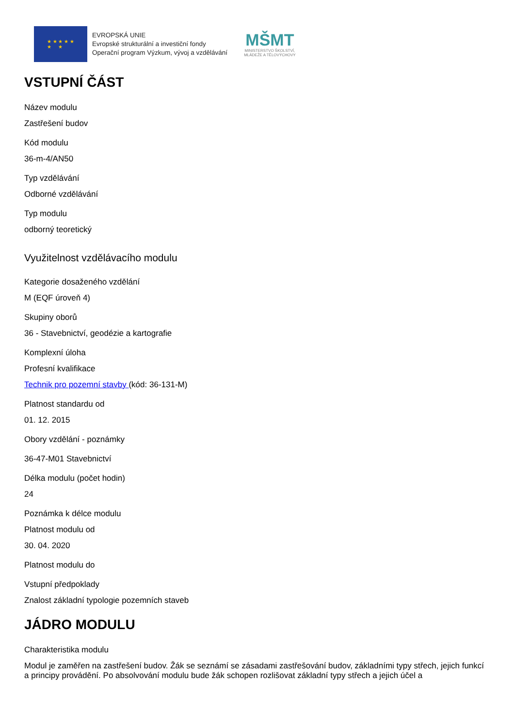★ ★ ★ ★ ★
★ ★
EVROPSKÁ UNIE
Evropské strukturální a investiční fondy
Operační program Výzkum, vývoj a vzdělávání
MŠMT
MINISTERSTVO ŠKOLSTVÍ,
MLÁDEŽE A TĚLOVÝCHOVY
VSTUPNÍ ČÁST
Název modulu
Zastřešení budov
Kód modulu
36-m-4/AN50
Typ vzdělávání
Odborné vzdělávání
Typ modulu
odborný teoretický
Využitelnost vzdělávacího modulu
Kategorie dosaženého vzdělání
M (EQF úroveň 4)
Skupiny oborů
36 - Stavebnictví, geodézie a kartografie
Komplexní úloha
Profesní kvalifikace
Technik pro pozemní stavby (kód: 36-131-M)
Platnost standardu od
01. 12. 2015
Obory vzdělání - poznámky
36-47-M01 Stavebnictví
Délka modulu (počet hodin)
24
Poznámka k délce modulu
Platnost modulu od
30. 04. 2020
Platnost modulu do
Vstupní předpoklady
Znalost základní typologie pozemních staveb
JÁDRO MODULU
Charakteristika modulu
Modul je zaměřen na zastřešení budov. Žák se seznámí se zásadami zastřešování budov, základními typy střech, jejich funkcí a principy provádění. Po absolvování modulu bude žák schopen rozlišovat základní typy střech a jejich účel a